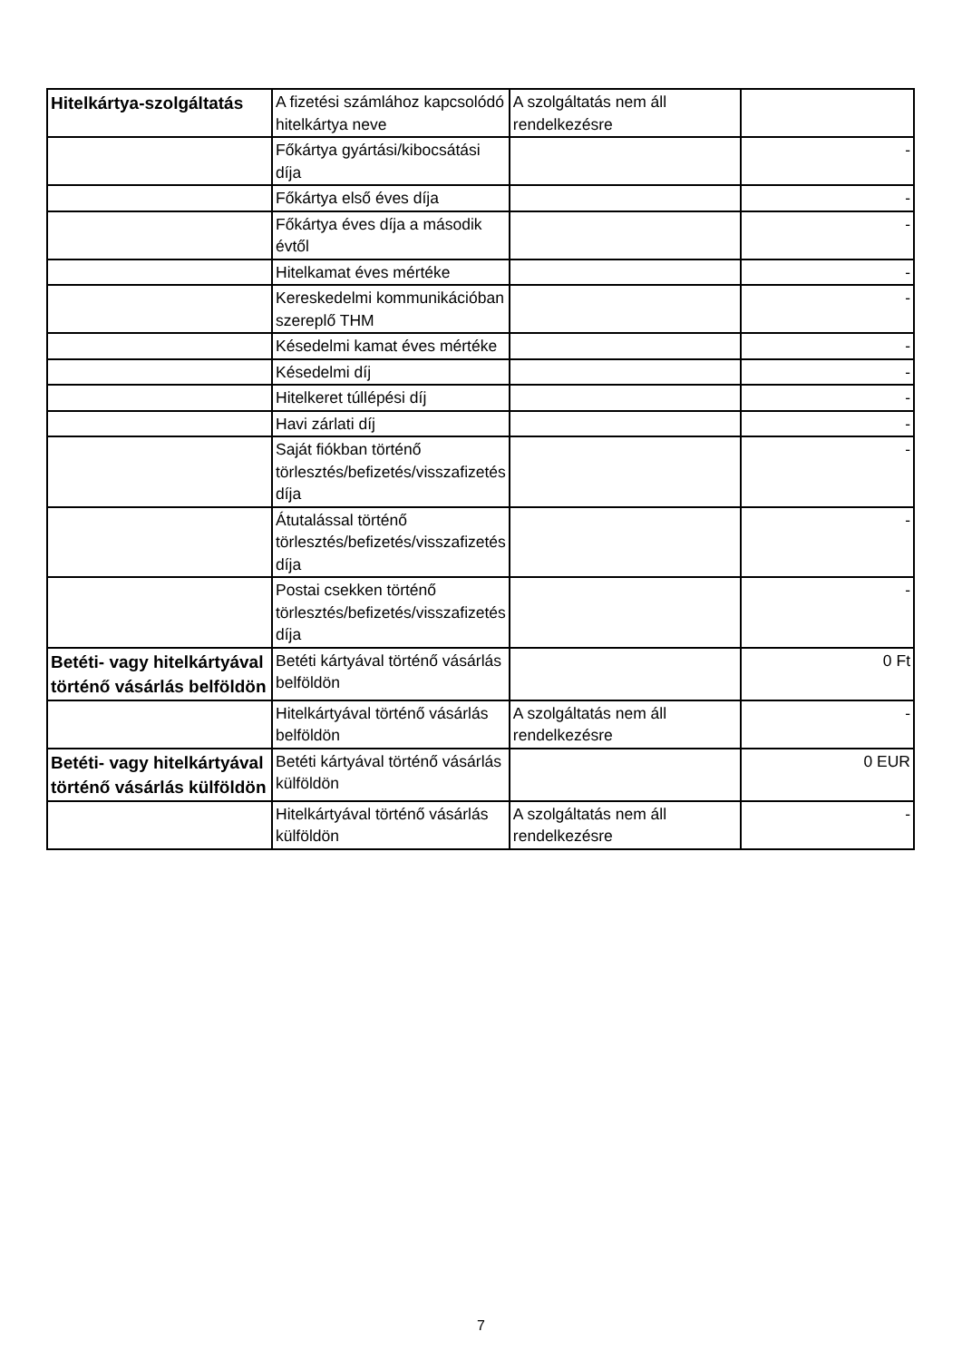| Hitelkártya-szolgáltatás | A fizetési számlához kapcsolódó hitelkártya neve | A szolgáltatás nem áll rendelkezésre | |
| | Főkártya gyártási/kibocsátási díja | | - |
| | Főkártya első éves díja | | - |
| | Főkártya éves díja a második évtől | | - |
| | Hitelkamat éves mértéke | | - |
| | Kereskedelmi kommunikációban szereplő THM | | - |
| | Késedelmi kamat éves mértéke | | - |
| | Késedelmi díj | | - |
| | Hitelkeret túllépési díj | | - |
| | Havi zárlati díj | | - |
| | Saját fiókban történő törlesztés/befizetés/visszafizetés díja | | - |
| | Átutalással történő törlesztés/befizetés/visszafizetés díja | | - |
| | Postai csekken történő törlesztés/befizetés/visszafizetés díja | | - |
| Betéti- vagy hitelkártyával történő vásárlás belföldön | Betéti kártyával történő vásárlás belföldön | | 0 Ft |
| | Hitelkártyával történő vásárlás belföldön | A szolgáltatás nem áll rendelkezésre | - |
| Betéti- vagy hitelkártyával történő vásárlás külföldön | Betéti kártyával történő vásárlás külföldön | | 0 EUR |
| | Hitelkártyával történő vásárlás külföldön | A szolgáltatás nem áll rendelkezésre | - |
7